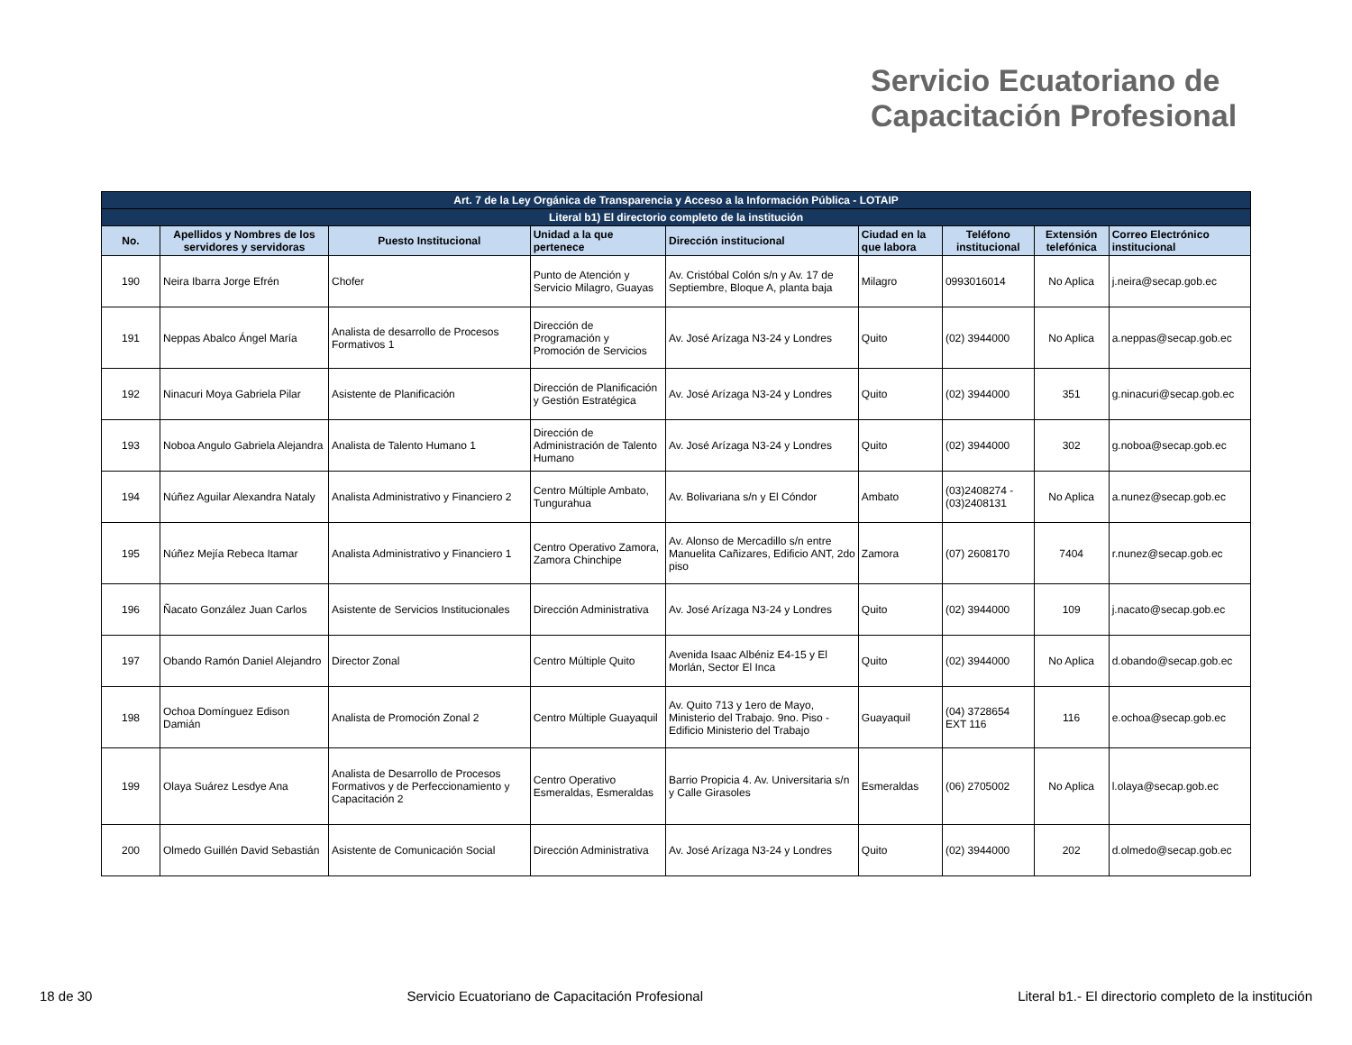Servicio Ecuatoriano de
Capacitación Profesional
| Art. 7 de la Ley Orgánica de Transparencia y Acceso a la Información Pública - LOTAIP | | | | | | | | |
| --- | --- | --- | --- | --- | --- | --- | --- | --- |
| Literal b1) El directorio completo de la institución | | | | | | | | |
| No. | Apellidos y Nombres de los servidores y servidoras | Puesto Institucional | Unidad a la que pertenece | Dirección institucional | Ciudad en la que labora | Teléfono institucional | Extensión telefónica | Correo Electrónico institucional |
| 190 | Neira Ibarra Jorge Efrén | Chofer | Punto de Atención y Servicio Milagro, Guayas | Av. Cristóbal Colón s/n y Av. 17 de Septiembre, Bloque A, planta baja | Milagro | 0993016014 | No Aplica | j.neira@secap.gob.ec |
| 191 | Neppas Abalco Ángel María | Analista de desarrollo de Procesos Formativos 1 | Dirección de Programación y Promoción de Servicios | Av. José Arízaga N3-24 y Londres | Quito | (02) 3944000 | No Aplica | a.neppas@secap.gob.ec |
| 192 | Ninacuri Moya Gabriela Pilar | Asistente de Planificación | Dirección de Planificación y Gestión Estratégica | Av. José Arízaga N3-24 y Londres | Quito | (02) 3944000 | 351 | g.ninacuri@secap.gob.ec |
| 193 | Noboa Angulo Gabriela Alejandra | Analista de Talento Humano 1 | Dirección de Administración de Talento Humano | Av. José Arízaga N3-24 y Londres | Quito | (02) 3944000 | 302 | g.noboa@secap.gob.ec |
| 194 | Núñez Aguilar Alexandra Nataly | Analista Administrativo y Financiero 2 | Centro Múltiple Ambato, Tungurahua | Av. Bolivariana s/n y El Cóndor | Ambato | (03)2408274 - (03)2408131 | No Aplica | a.nunez@secap.gob.ec |
| 195 | Núñez Mejía Rebeca Itamar | Analista Administrativo y Financiero 1 | Centro Operativo Zamora, Zamora Chinchipe | Av. Alonso de Mercadillo s/n entre Manuelita Cañizares, Edificio ANT, 2do piso | Zamora | (07) 2608170 | 7404 | r.nunez@secap.gob.ec |
| 196 | Ñacato González Juan Carlos | Asistente de Servicios Institucionales | Dirección Administrativa | Av. José Arízaga N3-24 y Londres | Quito | (02) 3944000 | 109 | j.nacato@secap.gob.ec |
| 197 | Obando Ramón Daniel Alejandro | Director Zonal | Centro Múltiple Quito | Avenida Isaac Albéniz E4-15 y El Morlán, Sector El Inca | Quito | (02) 3944000 | No Aplica | d.obando@secap.gob.ec |
| 198 | Ochoa Domínguez Edison Damián | Analista de Promoción Zonal 2 | Centro Múltiple Guayaquil | Av. Quito 713 y 1ero de Mayo, Ministerio del Trabajo. 9no. Piso - Edificio Ministerio del Trabajo | Guayaquil | (04) 3728654 EXT 116 | 116 | e.ochoa@secap.gob.ec |
| 199 | Olaya Suárez Lesdye Ana | Analista de Desarrollo de Procesos Formativos y de Perfeccionamiento y Capacitación 2 | Centro Operativo Esmeraldas, Esmeraldas | Barrio Propicia 4. Av. Universitaria s/n y Calle Girasoles | Esmeraldas | (06) 2705002 | No Aplica | l.olaya@secap.gob.ec |
| 200 | Olmedo Guillén David Sebastián | Asistente de Comunicación Social | Dirección Administrativa | Av. José Arízaga N3-24 y Londres | Quito | (02) 3944000 | 202 | d.olmedo@secap.gob.ec |
18 de 30 Servicio Ecuatoriano de Capacitación Profesional Literal b1.- El directorio completo de la institución